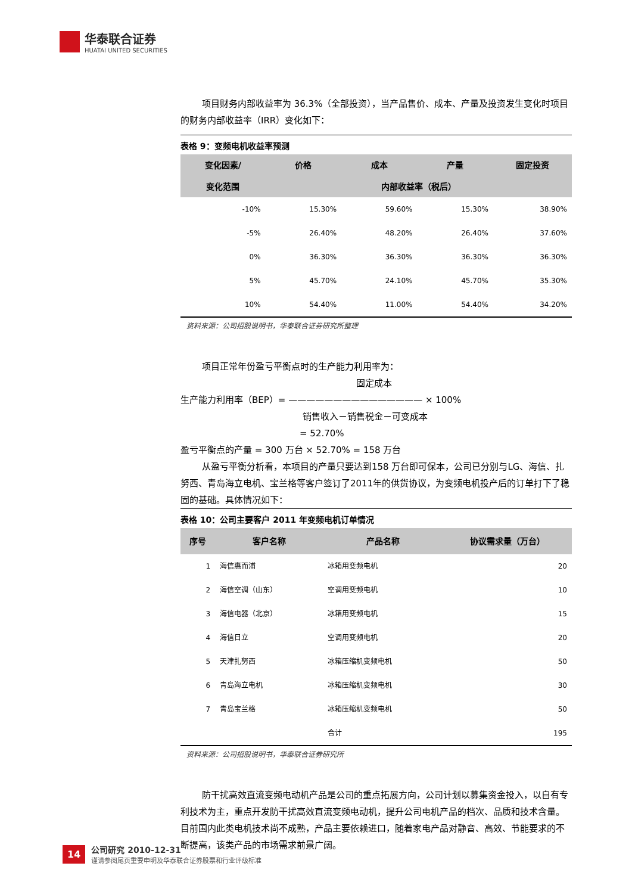华泰联合证券
HUATAI UNITED SECURITIES
项目财务内部收益率为 36.3%（全部投资），当产品售价、成本、产量及投资发生变化时项目的财务内部收益率（IRR）变化如下：
表格 9：变频电机收益率预测
| 变化因素/ | 价格 | 成本 | 产量 | 固定投资 |
| --- | --- | --- | --- | --- |
| 变化范围 | 内部收益率（税后） | | | |
| -10% | 15.30% | 59.60% | 15.30% | 38.90% |
| -5% | 26.40% | 48.20% | 26.40% | 37.60% |
| 0% | 36.30% | 36.30% | 36.30% | 36.30% |
| 5% | 45.70% | 24.10% | 45.70% | 35.30% |
| 10% | 54.40% | 11.00% | 54.40% | 34.20% |
资料来源：公司招股说明书，华泰联合证券研究所整理
项目正常年份盈亏平衡点时的生产能力利用率为：
固定成本
生产能力利用率（BEP）= ——————————————— × 100%
销售收入－销售税金－可变成本
= 52.70%
盈亏平衡点的产量 = 300 万台 × 52.70% = 158 万台
从盈亏平衡分析看，本项目的产量只要达到158 万台即可保本，公司已分别与LG、海信、扎努西、青岛海立电机、宝兰格等客户签订了2011年的供货协议，为变频电机投产后的订单打下了稳固的基础。具体情况如下：
表格 10：公司主要客户 2011 年变频电机订单情况
| 序号 | 客户名称 | 产品名称 | 协议需求量（万台） |
| --- | --- | --- | --- |
| 1 | 海信惠而浦 | 冰箱用变频电机 | 20 |
| 2 | 海信空调（山东） | 空调用变频电机 | 10 |
| 3 | 海信电器（北京） | 冰箱用变频电机 | 15 |
| 4 | 海信日立 | 空调用变频电机 | 20 |
| 5 | 天津扎努西 | 冰箱压缩机变频电机 | 50 |
| 6 | 青岛海立电机 | 冰箱压缩机变频电机 | 30 |
| 7 | 青岛宝兰格 | 冰箱压缩机变频电机 | 50 |
| | | 合计 | 195 |
资料来源：公司招股说明书，华泰联合证券研究所
防干扰高效直流变频电动机产品是公司的重点拓展方向，公司计划以募集资金投入，以自有专利技术为主，重点开发防干扰高效直流变频电动机，提升公司电机产品的档次、品质和技术含量。目前国内此类电机技术尚不成熟，产品主要依赖进口，随着家电产品对静音、高效、节能要求的不断提高，该类产品的市场需求前景广阔。
14
公司研究 2010-12-31
谨请参阅尾页重要申明及华泰联合证券股票和行业评级标准